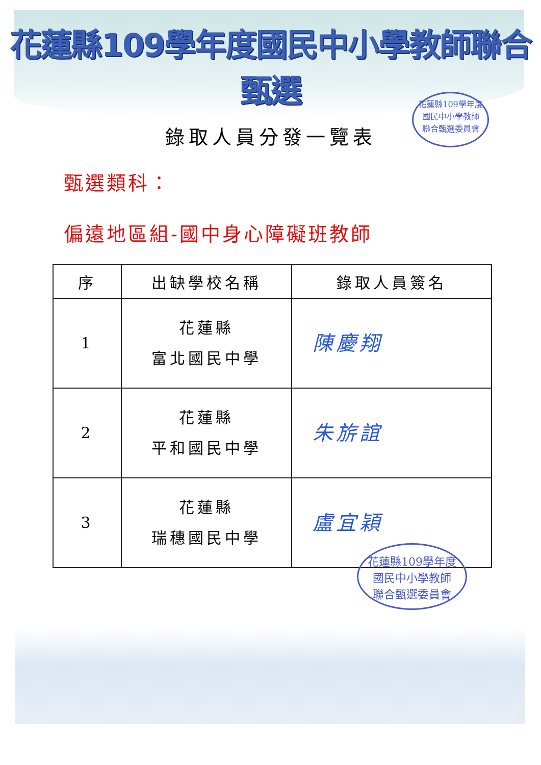花蓮縣109學年度國民中小學教師聯合甄選
錄取人員分發一覽表
甄選類科：
偏遠地區組-國中身心障礙班教師
| 序 | 出缺學校名稱 | 錄取人員簽名 |
| --- | --- | --- |
| 1 | 花蓮縣 富北國民中學 | 陳慶翔 |
| 2 | 花蓮縣 平和國民中學 | 朱旂誼 |
| 3 | 花蓮縣 瑞穗國民中學 | 盧宜穎 |
花蓮縣109學年度
國民中小學教師
聯合甄選委員會
花蓮縣109學年度
國民中小學教師
聯合甄選委員會